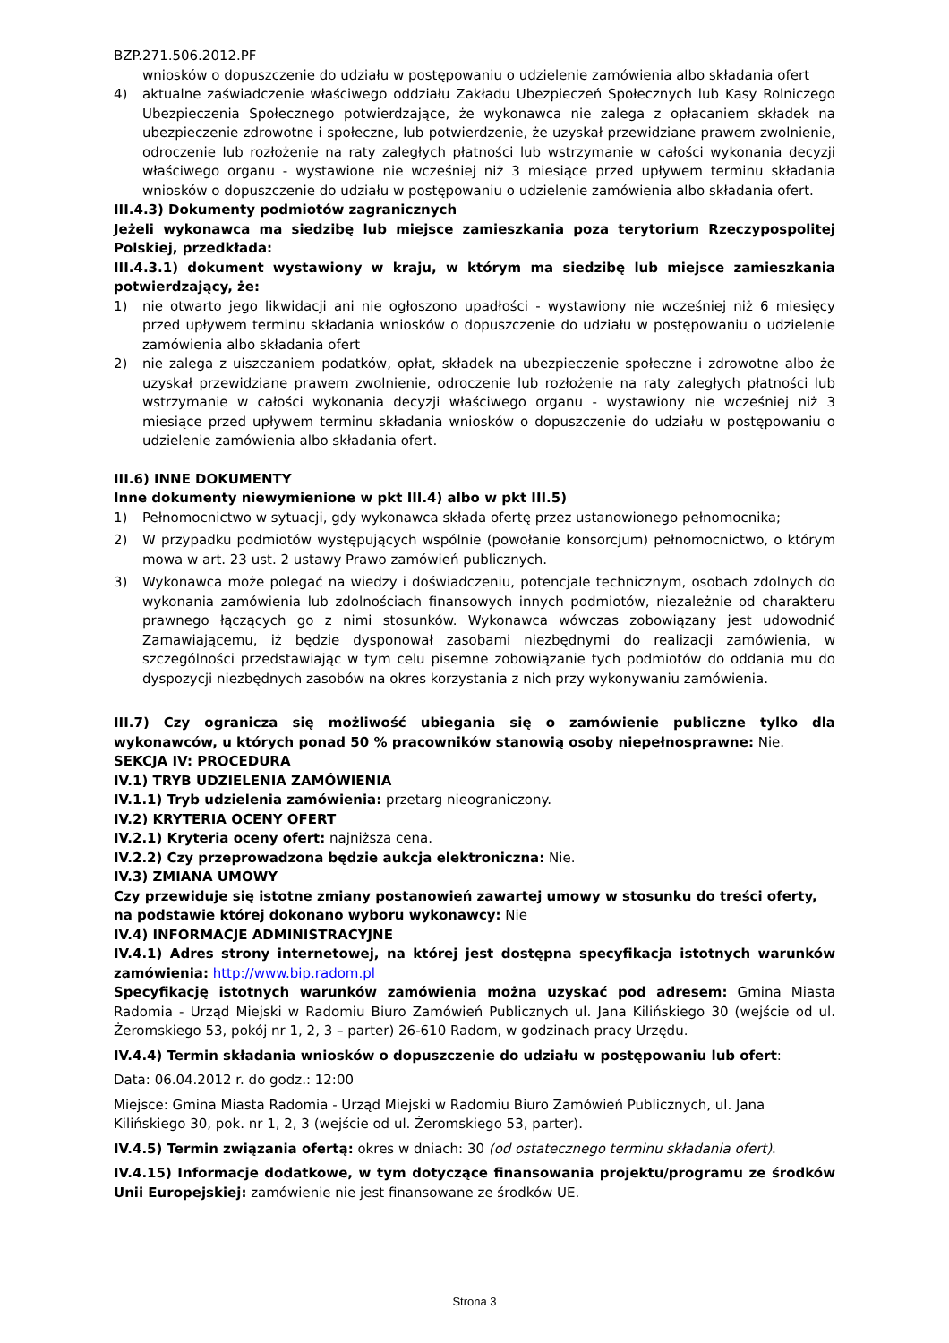BZP.271.506.2012.PF
wniosków o dopuszczenie do udziału w postępowaniu o udzielenie zamówienia albo składania ofert
4) aktualne zaświadczenie właściwego oddziału Zakładu Ubezpieczeń Społecznych lub Kasy Rolniczego Ubezpieczenia Społecznego potwierdzające, że wykonawca nie zalega z opłacaniem składek na ubezpieczenie zdrowotne i społeczne, lub potwierdzenie, że uzyskał przewidziane prawem zwolnienie, odroczenie lub rozłożenie na raty zaległych płatności lub wstrzymanie w całości wykonania decyzji właściwego organu - wystawione nie wcześniej niż 3 miesiące przed upływem terminu składania wniosków o dopuszczenie do udziału w postępowaniu o udzielenie zamówienia albo składania ofert.
III.4.3) Dokumenty podmiotów zagranicznych
Jeżeli wykonawca ma siedzibę lub miejsce zamieszkania poza terytorium Rzeczypospolitej Polskiej, przedkłada:
III.4.3.1) dokument wystawiony w kraju, w którym ma siedzibę lub miejsce zamieszkania potwierdzający, że:
1) nie otwarto jego likwidacji ani nie ogłoszono upadłości - wystawiony nie wcześniej niż 6 miesięcy przed upływem terminu składania wniosków o dopuszczenie do udziału w postępowaniu o udzielenie zamówienia albo składania ofert
2) nie zalega z uiszczaniem podatków, opłat, składek na ubezpieczenie społeczne i zdrowotne albo że uzyskał przewidziane prawem zwolnienie, odroczenie lub rozłożenie na raty zaległych płatności lub wstrzymanie w całości wykonania decyzji właściwego organu - wystawiony nie wcześniej niż 3 miesiące przed upływem terminu składania wniosków o dopuszczenie do udziału w postępowaniu o udzielenie zamówienia albo składania ofert.
III.6) INNE DOKUMENTY
Inne dokumenty niewymienione w pkt III.4) albo w pkt III.5)
1) Pełnomocnictwo w sytuacji, gdy wykonawca składa ofertę przez ustanowionego pełnomocnika;
2) W przypadku podmiotów występujących wspólnie (powołanie konsorcjum) pełnomocnictwo, o którym mowa w art. 23 ust. 2 ustawy Prawo zamówień publicznych.
3) Wykonawca może polegać na wiedzy i doświadczeniu, potencjale technicznym, osobach zdolnych do wykonania zamówienia lub zdolnościach finansowych innych podmiotów, niezależnie od charakteru prawnego łączących go z nimi stosunków. Wykonawca wówczas zobowiązany jest udowodnić Zamawiającemu, iż będzie dysponował zasobami niezbędnymi do realizacji zamówienia, w szczególności przedstawiając w tym celu pisemne zobowiązanie tych podmiotów do oddania mu do dyspozycji niezbędnych zasobów na okres korzystania z nich przy wykonywaniu zamówienia.
III.7) Czy ogranicza się możliwość ubiegania się o zamówienie publiczne tylko dla wykonawców, u których ponad 50 % pracowników stanowią osoby niepełnosprawne: Nie.
SEKCJA IV: PROCEDURA
IV.1) TRYB UDZIELENIA ZAMÓWIENIA
IV.1.1) Tryb udzielenia zamówienia: przetarg nieograniczony.
IV.2) KRYTERIA OCENY OFERT
IV.2.1) Kryteria oceny ofert: najniższa cena.
IV.2.2) Czy przeprowadzona będzie aukcja elektroniczna: Nie.
IV.3) ZMIANA UMOWY
Czy przewiduje się istotne zmiany postanowień zawartej umowy w stosunku do treści oferty, na podstawie której dokonano wyboru wykonawcy: Nie
IV.4) INFORMACJE ADMINISTRACYJNE
IV.4.1) Adres strony internetowej, na której jest dostępna specyfikacja istotnych warunków zamówienia: http://www.bip.radom.pl
Specyfikację istotnych warunków zamówienia można uzyskać pod adresem: Gmina Miasta Radomia - Urząd Miejski w Radomiu Biuro Zamówień Publicznych ul. Jana Kilińskiego 30 (wejście od ul. Żeromskiego 53, pokój nr 1, 2, 3 – parter) 26-610 Radom, w godzinach pracy Urzędu.
IV.4.4) Termin składania wniosków o dopuszczenie do udziału w postępowaniu lub ofert:
Data: 06.04.2012 r. do godz.: 12:00
Miejsce: Gmina Miasta Radomia - Urząd Miejski w Radomiu Biuro Zamówień Publicznych, ul. Jana Kilińskiego 30, pok. nr 1, 2, 3 (wejście od ul. Żeromskiego 53, parter).
IV.4.5) Termin związania ofertą: okres w dniach: 30 (od ostatecznego terminu składania ofert).
IV.4.15) Informacje dodatkowe, w tym dotyczące finansowania projektu/programu ze środków Unii Europejskiej: zamówienie nie jest finansowane ze środków UE.
Strona 3